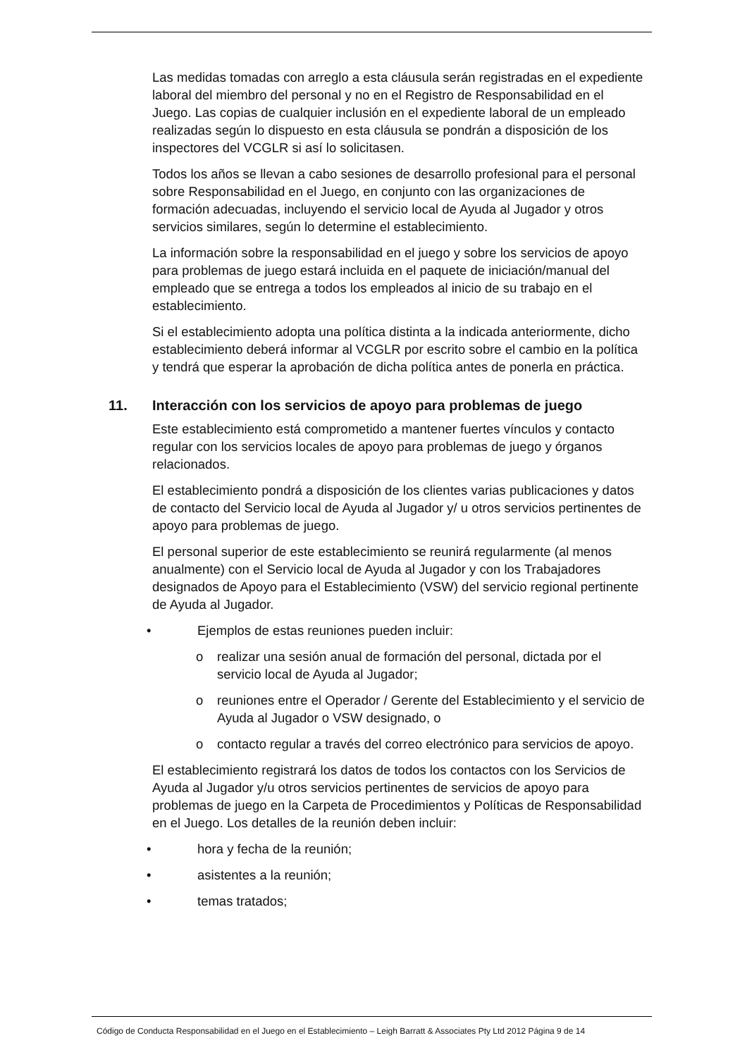Las medidas tomadas con arreglo a esta cláusula serán registradas en el expediente laboral del miembro del personal y no en el Registro de Responsabilidad en el Juego. Las copias de cualquier inclusión en el expediente laboral de un empleado realizadas según lo dispuesto en esta cláusula se pondrán a disposición de los inspectores del VCGLR si así lo solicitasen.
Todos los años se llevan a cabo sesiones de desarrollo profesional para el personal sobre Responsabilidad en el Juego, en conjunto con las organizaciones de formación adecuadas, incluyendo el servicio local de Ayuda al Jugador y otros servicios similares, según lo determine el establecimiento.
La información sobre la responsabilidad en el juego y sobre los servicios de apoyo para problemas de juego estará incluida en el paquete de iniciación/manual del empleado que se entrega a todos los empleados al inicio de su trabajo en el establecimiento.
Si el establecimiento adopta una política distinta a la indicada anteriormente, dicho establecimiento deberá informar al VCGLR por escrito sobre el cambio en la política y tendrá que esperar la aprobación de dicha política antes de ponerla en práctica.
11. Interacción con los servicios de apoyo para problemas de juego
Este establecimiento está comprometido a mantener fuertes vínculos y contacto regular con los servicios locales de apoyo para problemas de juego y órganos relacionados.
El establecimiento pondrá a disposición de los clientes varias publicaciones y datos de contacto del Servicio local de Ayuda al Jugador y/ u otros servicios pertinentes de apoyo para problemas de juego.
El personal superior de este establecimiento se reunirá regularmente (al menos anualmente) con el Servicio local de Ayuda al Jugador y con los Trabajadores designados de Apoyo para el Establecimiento (VSW) del servicio regional pertinente de Ayuda al Jugador.
• Ejemplos de estas reuniones pueden incluir:
o realizar una sesión anual de formación del personal, dictada por el servicio local de Ayuda al Jugador;
o reuniones entre el Operador / Gerente del Establecimiento y el servicio de Ayuda al Jugador o VSW designado, o
o contacto regular a través del correo electrónico para servicios de apoyo.
El establecimiento registrará los datos de todos los contactos con los Servicios de Ayuda al Jugador y/u otros servicios pertinentes de servicios de apoyo para problemas de juego en la Carpeta de Procedimientos y Políticas de Responsabilidad en el Juego. Los detalles de la reunión deben incluir:
• hora y fecha de la reunión;
• asistentes a la reunión;
• temas tratados;
Código de Conducta Responsabilidad en el Juego en el Establecimiento – Leigh Barratt & Associates Pty Ltd 2012 Página 9 de 14